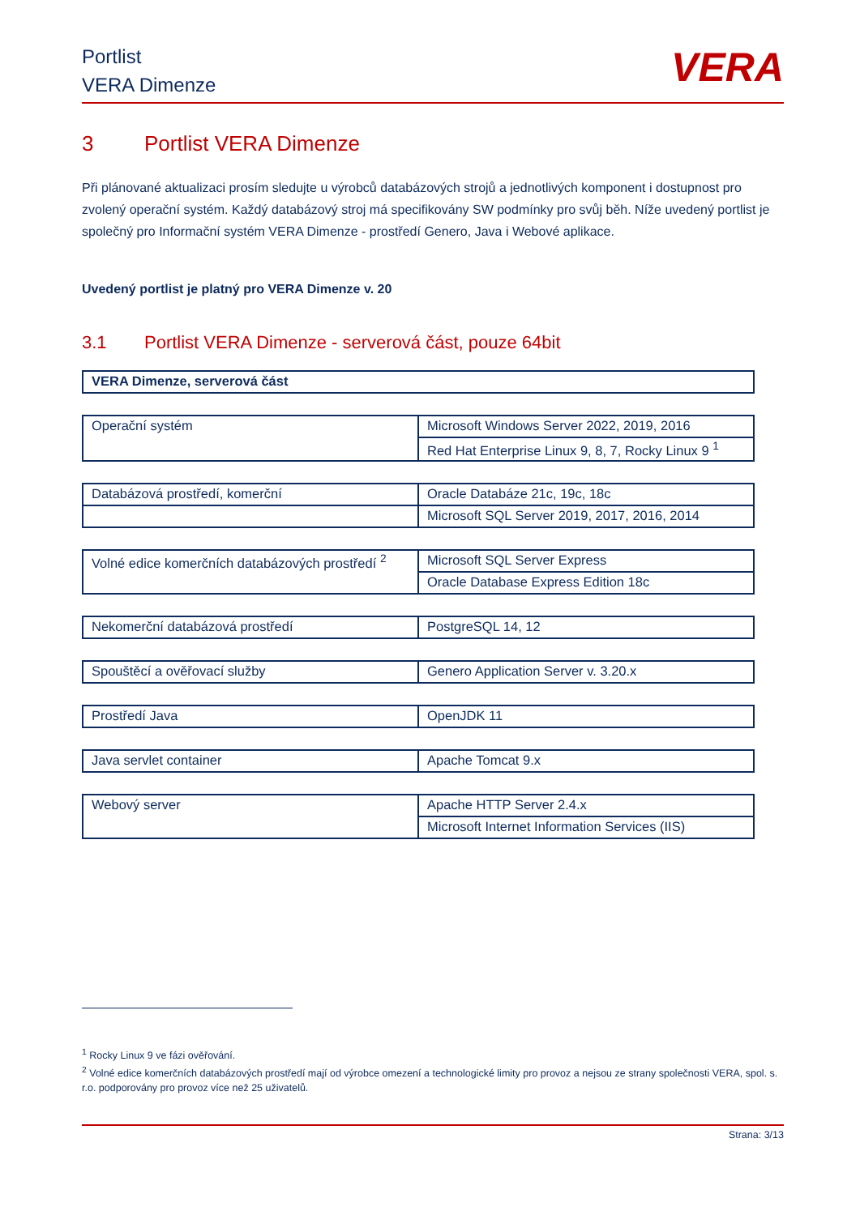Portlist
VERA Dimenze
VERA
3 Portlist VERA Dimenze
Při plánované aktualizaci prosím sledujte u výrobců databázových strojů a jednotlivých komponent i dostupnost pro zvolený operační systém. Každý databázový stroj má specifikovány SW podmínky pro svůj běh. Níže uvedený portlist je společný pro Informační systém VERA Dimenze - prostředí Genero, Java i Webové aplikace.
Uvedený portlist je platný pro VERA Dimenze v. 20
3.1 Portlist VERA Dimenze - serverová část, pouze 64bit
| VERA Dimenze, serverová část |
| Operační systém | Microsoft Windows Server 2022, 2019, 2016 |
| | Red Hat Enterprise Linux 9, 8, 7, Rocky Linux 9 <sup>1</sup> |
| Databázová prostředí, komerční | Oracle Databáze 21c, 19c, 18c |
| | Microsoft SQL Server 2019, 2017, 2016, 2014 |
| Volné edice komerčních databázových prostředí <sup>2</sup> | Microsoft SQL Server Express |
| | Oracle Database Express Edition 18c |
| Nekomerční databázová prostředí | PostgreSQL 14, 12 |
| Spouštěcí a ověřovací služby | Genero Application Server v. 3.20.x |
| Prostředí Java | OpenJDK 11 |
| Java servlet container | Apache Tomcat 9.x |
| Webový server | Apache HTTP Server 2.4.x |
| | Microsoft Internet Information Services (IIS) |
<sup>1</sup> Rocky Linux 9 ve fázi ověřování.
<sup>2</sup> Volné edice komerčních databázových prostředí mají od výrobce omezení a technologické limity pro provoz a nejsou ze strany společnosti VERA, spol. s. r.o. podporovány pro provoz více než 25 uživatelů.
Strana: 3/13